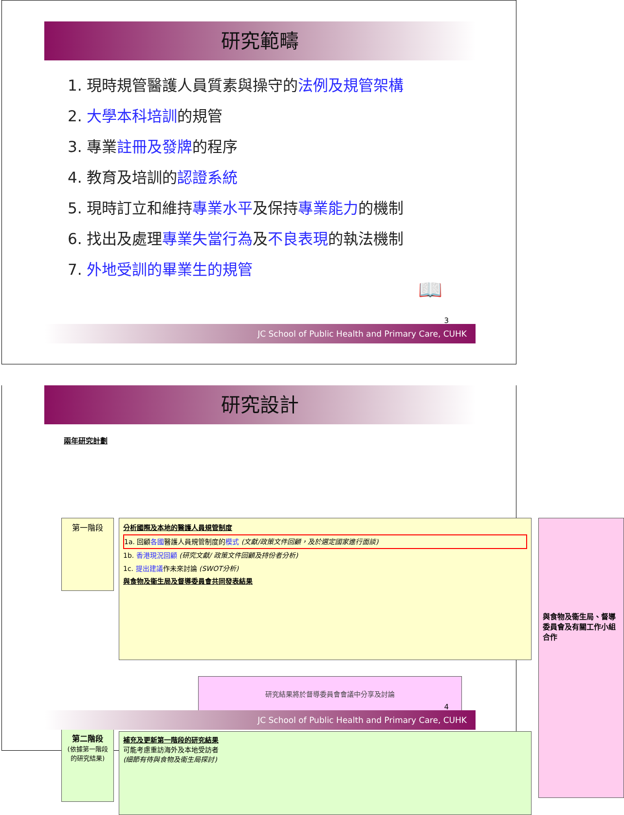研究範疇
1. 現時規管醫護人員質素與操守的法例及規管架構
2. 大學本科培訓的規管
3. 專業註冊及發牌的程序
4. 教育及培訓的認證系統
5. 現時訂立和維持專業水平及保持專業能力的機制
6. 找出及處理專業失當行為及不良表現的執法機制
7. 外地受訓的畢業生的規管
📖
3
JC School of Public Health and Primary Care, CUHK
研究設計
兩年研究計劃
第一階段
分析國際及本地的醫護人員規管制度
1a. 回顧各國醫護人員規管制度的模式 (文獻/政策文件回顧，及於選定國家進行面談)
1b. 香港現況回顧 (研究文獻/ 政策文件回顧及持份者分析)
1c. 提出建議作未來討論 (SWOT分析)
與食物及衞生局及督導委員會共同發表結果
研究結果將於督導委員會會議中分享及討論
與食物及衞生局、督導委員會及有關工作小組合作
第二階段
(依據第一階段的研究結果)
補充及更新第一階段的研究結果
可能考慮重訪海外及本地受訪者
(細節有待與食物及衞生局探討)
4
JC School of Public Health and Primary Care, CUHK